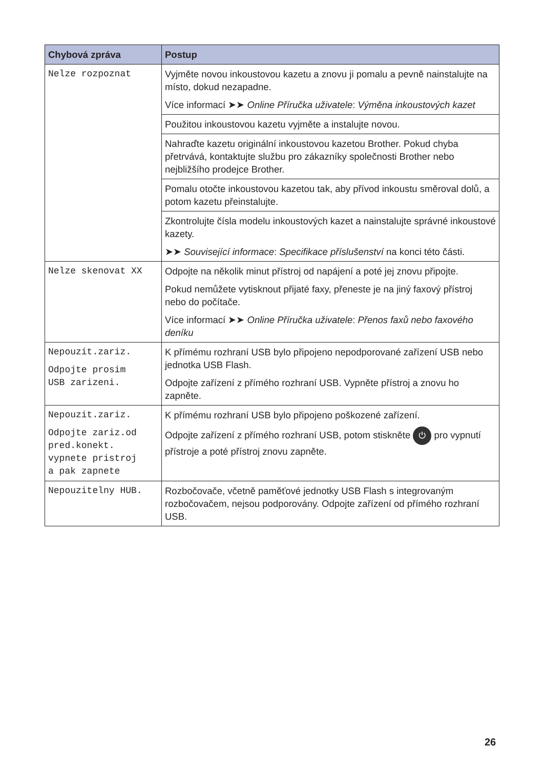| Chybová zpráva | Postup |
| --- | --- |
| Nelze rozpoznat | Vyjměte novou inkoustovou kazetu a znovu ji pomalu a pevně nainstalujte na místo, dokud nezapadne. Více informací ➤➤ Online Příručka uživatele : Výměna inkoustových kazet |
| | Použitou inkoustovou kazetu vyjměte a instalujte novou. |
| | Nahraďte kazetu originální inkoustovou kazetou Brother. Pokud chyba přetrvává, kontaktujte službu pro zákazníky společnosti Brother nebo nejbližšího prodejce Brother. |
| | Pomalu otočte inkoustovou kazetou tak, aby přívod inkoustu směroval dolů, a potom kazetu přeinstalujte. |
| | Zkontrolujte čísla modelu inkoustových kazet a nainstalujte správné inkoustové kazety. ➤➤ Související informace : Specifikace příslušenství na konci této části. |
| Nelze skenovat XX | Odpojte na několik minut přístroj od napájení a poté jej znovu připojte. Pokud nemůžete vytisknout přijaté faxy, přeneste je na jiný faxový přístroj nebo do počítače. Více informací ➤➤ Online Příručka uživatele : Přenos faxů nebo faxového deníku |
| Nepouzit.zariz. Odpojte prosim USB zarizeni. | K přímému rozhraní USB bylo připojeno nepodporované zařízení USB nebo jednotka USB Flash. Odpojte zařízení z přímého rozhraní USB. Vypněte přístroj a znovu ho zapněte. |
| Nepouzit.zariz. Odpojte zariz.od pred.konekt. vypnete pristroj a pak zapnete | K přímému rozhraní USB bylo připojeno poškozené zařízení. Odpojte zařízení z přímého rozhraní USB, potom stiskněte ⏻ pro vypnutí přístroje a poté přístroj znovu zapněte. |
| Nepouzitelny HUB. | Rozbočovače, včetně paměťové jednotky USB Flash s integrovaným rozbočovačem, nejsou podporovány. Odpojte zařízení od přímého rozhraní USB. |
26